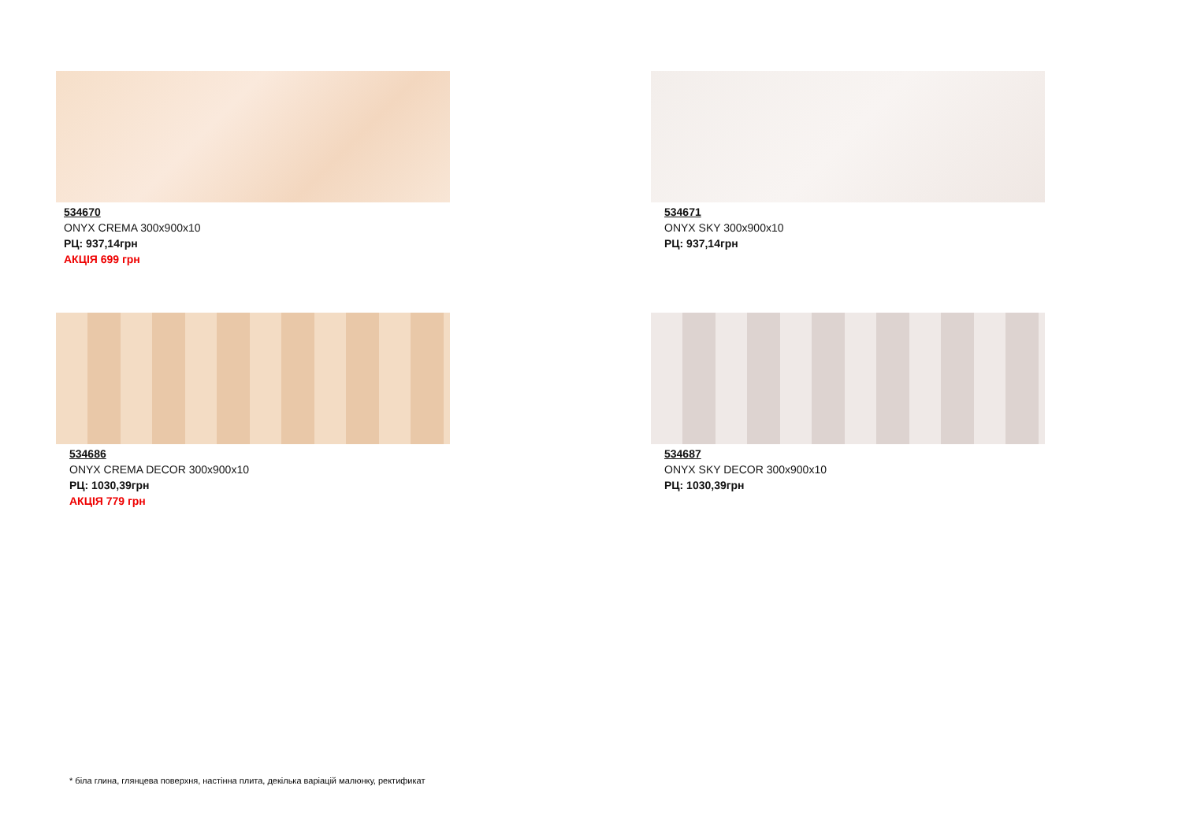534670
ONYX CREMA 300x900x10
РЦ: 937,14грн
АКЦІЯ 699 грн
534671
ONYX SKY 300x900x10
РЦ: 937,14грн
534686
ONYX CREMA DECOR 300x900x10
РЦ: 1030,39грн
АКЦІЯ 779 грн
534687
ONYX SKY DECOR 300x900x10
РЦ: 1030,39грн
* біла глина, глянцева поверхня, настінна плита, декілька варіацій малюнку, ректификат